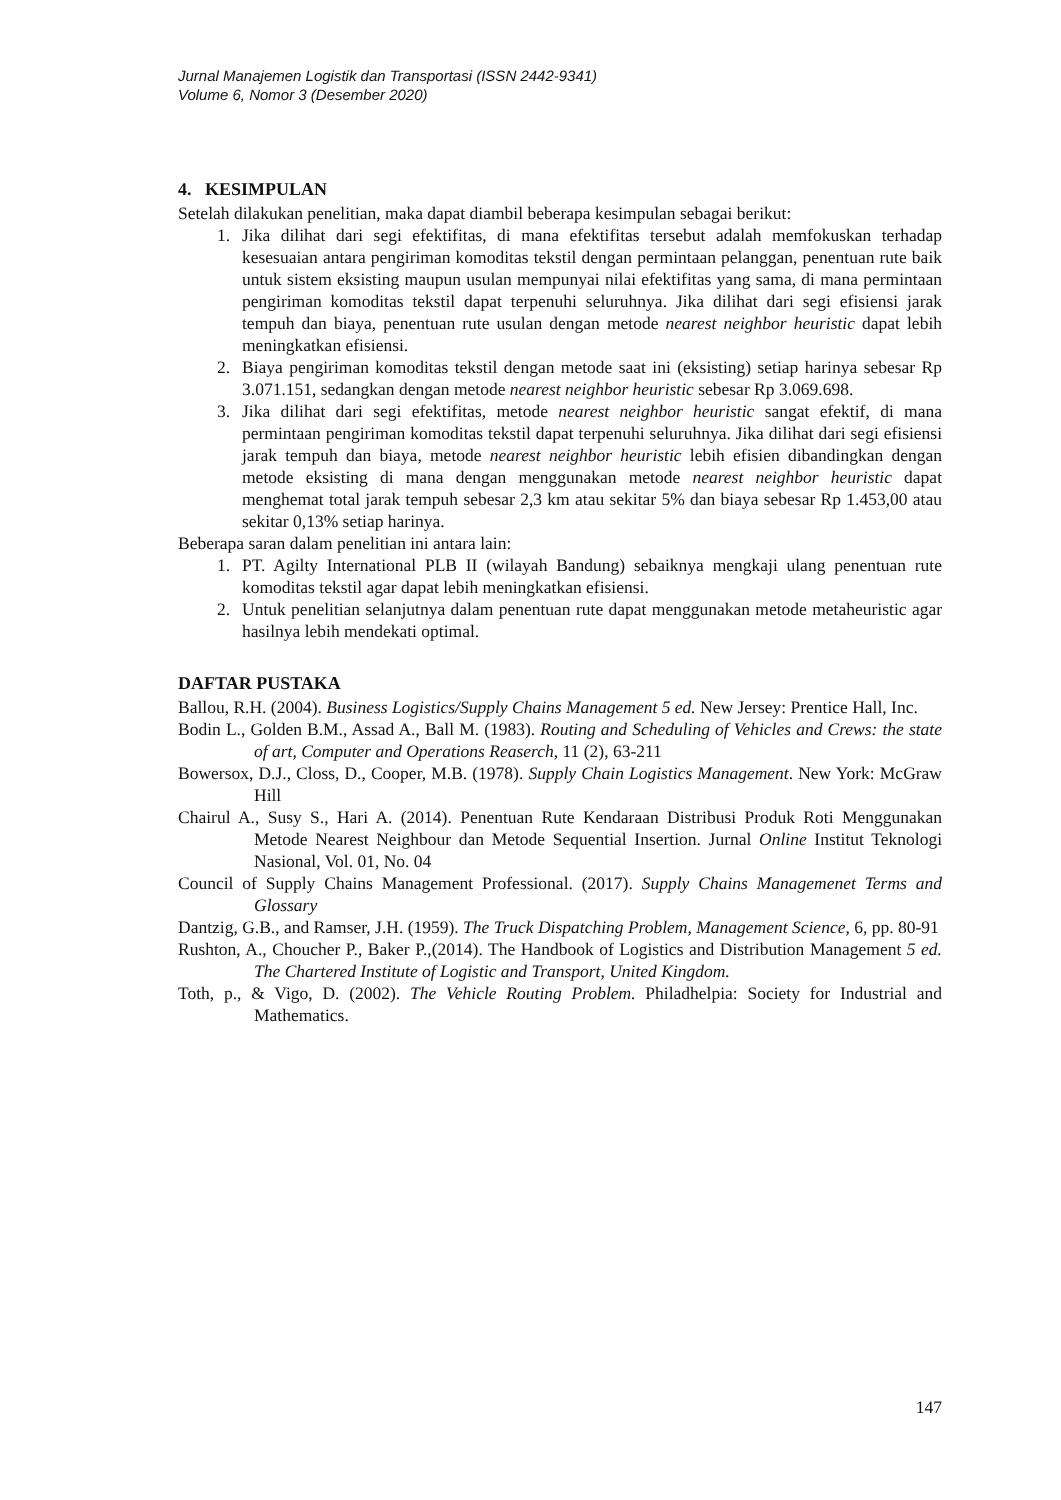Jurnal Manajemen Logistik dan Transportasi (ISSN 2442-9341)
Volume 6, Nomor 3 (Desember 2020)
4. KESIMPULAN
Setelah dilakukan penelitian, maka dapat diambil beberapa kesimpulan sebagai berikut:
1. Jika dilihat dari segi efektifitas, di mana efektifitas tersebut adalah memfokuskan terhadap kesesuaian antara pengiriman komoditas tekstil dengan permintaan pelanggan, penentuan rute baik untuk sistem eksisting maupun usulan mempunyai nilai efektifitas yang sama, di mana permintaan pengiriman komoditas tekstil dapat terpenuhi seluruhnya. Jika dilihat dari segi efisiensi jarak tempuh dan biaya, penentuan rute usulan dengan metode nearest neighbor heuristic dapat lebih meningkatkan efisiensi.
2. Biaya pengiriman komoditas tekstil dengan metode saat ini (eksisting) setiap harinya sebesar Rp 3.071.151, sedangkan dengan metode nearest neighbor heuristic sebesar Rp 3.069.698.
3. Jika dilihat dari segi efektifitas, metode nearest neighbor heuristic sangat efektif, di mana permintaan pengiriman komoditas tekstil dapat terpenuhi seluruhnya. Jika dilihat dari segi efisiensi jarak tempuh dan biaya, metode nearest neighbor heuristic lebih efisien dibandingkan dengan metode eksisting di mana dengan menggunakan metode nearest neighbor heuristic dapat menghemat total jarak tempuh sebesar 2,3 km atau sekitar 5% dan biaya sebesar Rp 1.453,00 atau sekitar 0,13% setiap harinya.
Beberapa saran dalam penelitian ini antara lain:
1. PT. Agilty International PLB II (wilayah Bandung) sebaiknya mengkaji ulang penentuan rute komoditas tekstil agar dapat lebih meningkatkan efisiensi.
2. Untuk penelitian selanjutnya dalam penentuan rute dapat menggunakan metode metaheuristic agar hasilnya lebih mendekati optimal.
DAFTAR PUSTAKA
Ballou, R.H. (2004). Business Logistics/Supply Chains Management 5 ed. New Jersey: Prentice Hall, Inc.
Bodin L., Golden B.M., Assad A., Ball M. (1983). Routing and Scheduling of Vehicles and Crews: the state of art, Computer and Operations Reaserch, 11 (2), 63-211
Bowersox, D.J., Closs, D., Cooper, M.B. (1978). Supply Chain Logistics Management. New York: McGraw Hill
Chairul A., Susy S., Hari A. (2014). Penentuan Rute Kendaraan Distribusi Produk Roti Menggunakan Metode Nearest Neighbour dan Metode Sequential Insertion. Jurnal Online Institut Teknologi Nasional, Vol. 01, No. 04
Council of Supply Chains Management Professional. (2017). Supply Chains Managemenet Terms and Glossary
Dantzig, G.B., and Ramser, J.H. (1959). The Truck Dispatching Problem, Management Science, 6, pp. 80-91
Rushton, A., Choucher P., Baker P.,(2014). The Handbook of Logistics and Distribution Management 5 ed. The Chartered Institute of Logistic and Transport, United Kingdom.
Toth, p., & Vigo, D. (2002). The Vehicle Routing Problem. Philadhelpia: Society for Industrial and Mathematics.
147